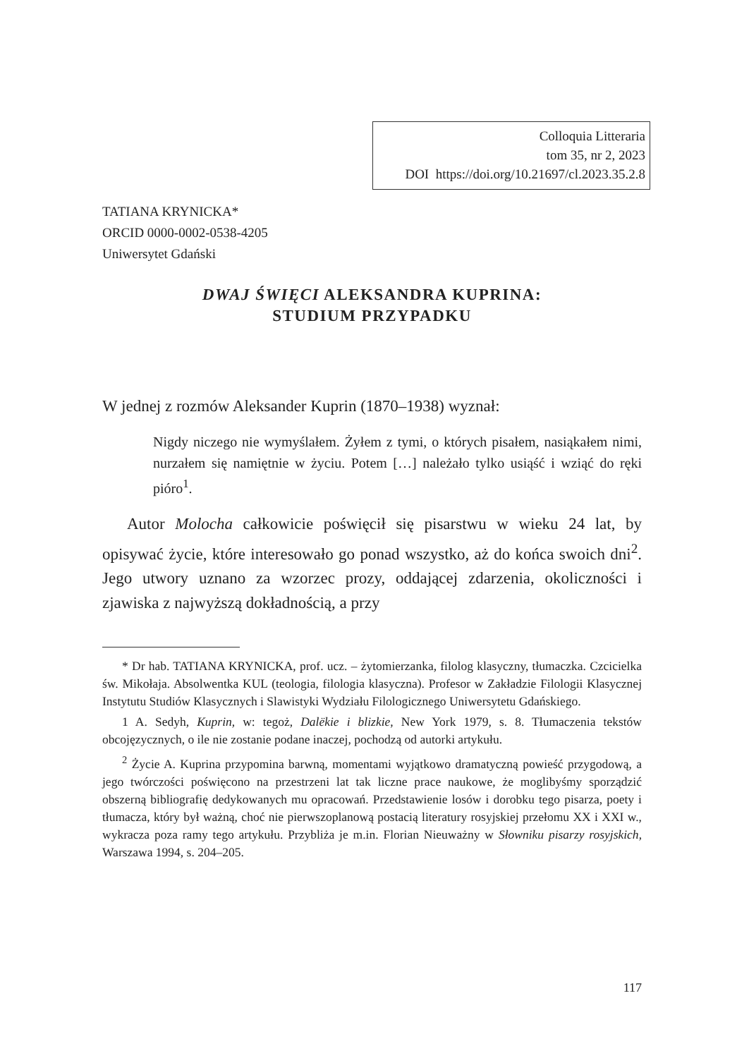Colloquia Litteraria
tom 35, nr 2, 2023
DOI https://doi.org/10.21697/cl.2023.35.2.8
TATIANA KRYNICKA*
ORCID 0000-0002-0538-4205
Uniwersytet Gdański
DWAJ ŚWIĘCI ALEKSANDRA KUPRINA:
STUDIUM PRZYPADKU
W jednej z rozmów Aleksander Kuprin (1870–1938) wyznał:
Nigdy niczego nie wymyślałem. Żyłem z tymi, o których pisałem, nasiąkałem nimi, nurzałem się namiętnie w życiu. Potem […] należało tylko usiąść i wziąć do ręki pióro<sup>1</sup>.
Autor Molocha całkowicie poświęcił się pisarstwu w wieku 24 lat, by opisywać życie, które interesowało go ponad wszystko, aż do końca swoich dni<sup>2</sup>. Jego utwory uznano za wzorzec prozy, oddającej zdarzenia, okoliczności i zjawiska z najwyższą dokładnością, a przy
* Dr hab. TATIANA KRYNICKA, prof. ucz. – żytomierzanka, filolog klasyczny, tłumaczka. Czcicielka św. Mikołaja. Absolwentka KUL (teologia, filologia klasyczna). Profesor w Zakładzie Filologii Klasycznej Instytutu Studiów Klasycznych i Slawistyki Wydziału Filologicznego Uniwersytetu Gdańskiego.
1 A. Sedyh, Kuprin, w: tegoż, Dalëkie i blizkie, New York 1979, s. 8. Tłumaczenia tekstów obcojęzycznych, o ile nie zostanie podane inaczej, pochodzą od autorki artykułu.
<sup>2</sup> Życie A. Kuprina przypomina barwną, momentami wyjątkowo dramatyczną powieść przygodową, a jego twórczości poświęcono na przestrzeni lat tak liczne prace naukowe, że moglibyśmy sporządzić obszerną bibliografię dedykowanych mu opracowań. Przedstawienie losów i dorobku tego pisarza, poety i tłumacza, który był ważną, choć nie pierwszoplanową postacią literatury rosyjskiej przełomu XX i XXI w., wykracza poza ramy tego artykułu. Przybliża je m.in. Florian Nieuważny w Słowniku pisarzy rosyjskich, Warszawa 1994, s. 204–205.
117